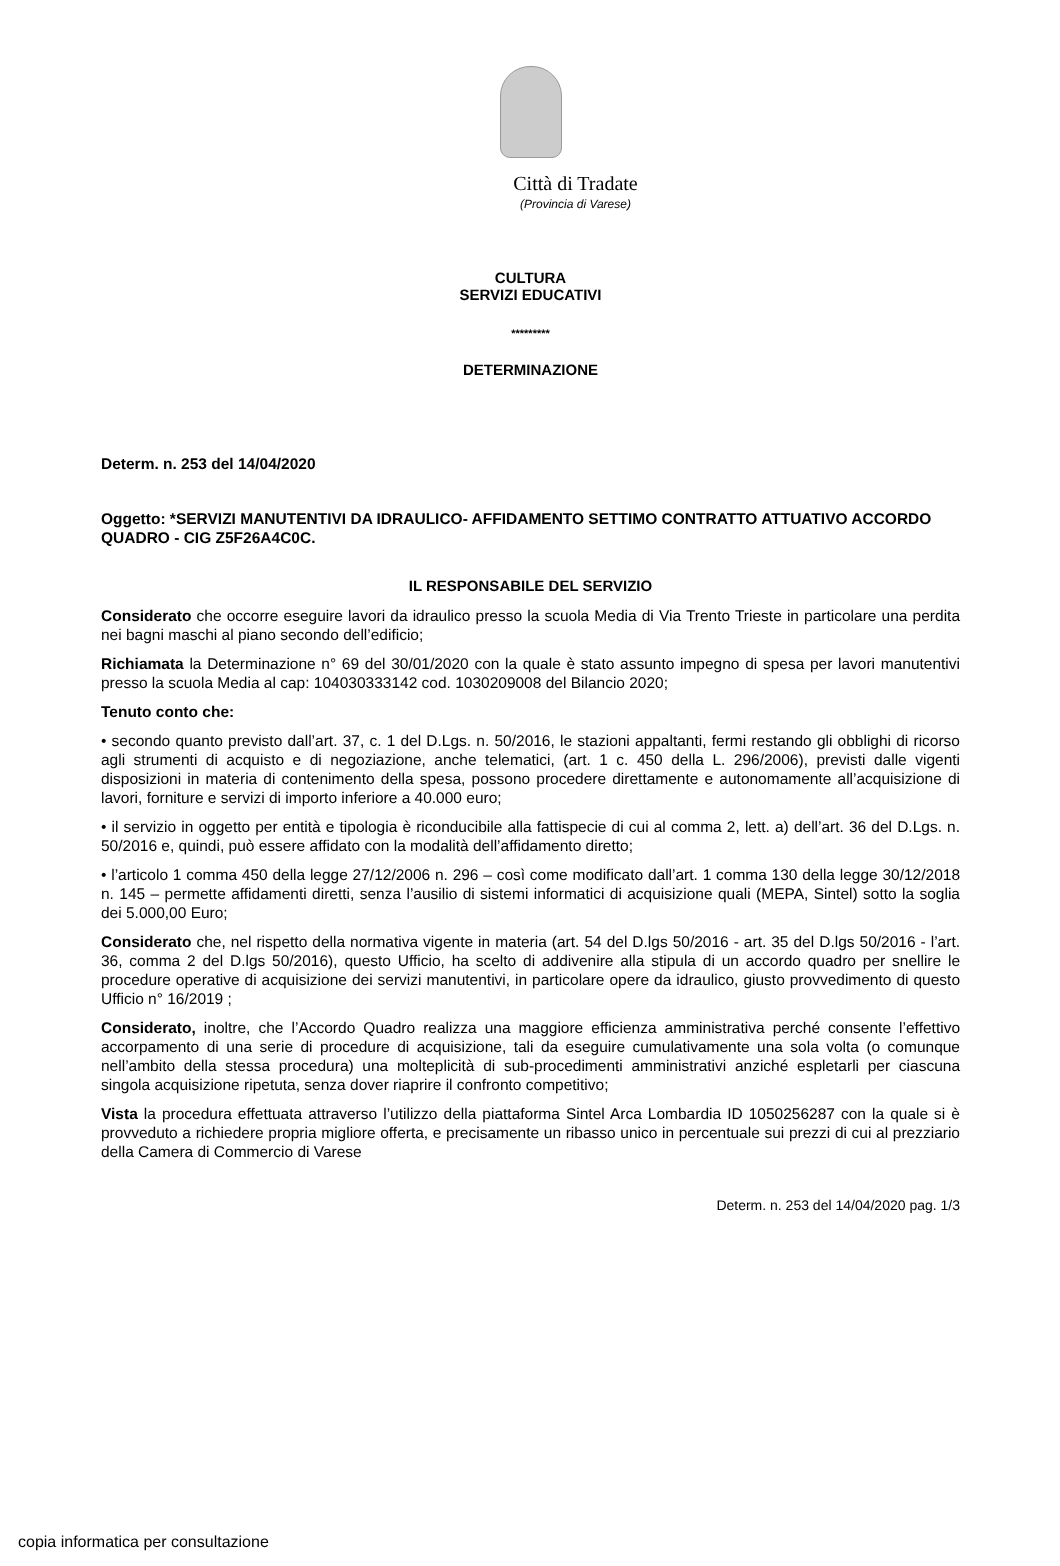Città di Tradate
(Provincia di Varese)
CULTURA
SERVIZI EDUCATIVI
*********
DETERMINAZIONE
Determ. n. 253 del 14/04/2020
Oggetto: *SERVIZI MANUTENTIVI DA IDRAULICO- AFFIDAMENTO SETTIMO CONTRATTO ATTUATIVO ACCORDO QUADRO - CIG Z5F26A4C0C.
IL RESPONSABILE DEL SERVIZIO
Considerato che occorre eseguire lavori da idraulico presso la scuola Media di Via Trento Trieste in particolare una perdita nei bagni maschi al piano secondo dell’edificio;
Richiamata la Determinazione n° 69 del 30/01/2020 con la quale è stato assunto impegno di spesa per lavori manutentivi presso la scuola Media al cap: 104030333142 cod. 1030209008 del Bilancio 2020;
Tenuto conto che:
• secondo quanto previsto dall’art. 37, c. 1 del D.Lgs. n. 50/2016, le stazioni appaltanti, fermi restando gli obblighi di ricorso agli strumenti di acquisto e di negoziazione, anche telematici, (art. 1 c. 450 della L. 296/2006), previsti dalle vigenti disposizioni in materia di contenimento della spesa, possono procedere direttamente e autonomamente all’acquisizione di lavori, forniture e servizi di importo inferiore a 40.000 euro;
• il servizio in oggetto per entità e tipologia è riconducibile alla fattispecie di cui al comma 2, lett. a) dell’art. 36 del D.Lgs. n. 50/2016 e, quindi, può essere affidato con la modalità dell’affidamento diretto;
• l’articolo 1 comma 450 della legge 27/12/2006 n. 296 – così come modificato dall’art. 1 comma 130 della legge 30/12/2018 n. 145 – permette affidamenti diretti, senza l’ausilio di sistemi informatici di acquisizione quali (MEPA, Sintel) sotto la soglia dei 5.000,00 Euro;
Considerato che, nel rispetto della normativa vigente in materia (art. 54 del D.lgs 50/2016 - art. 35 del D.lgs 50/2016 - l’art. 36, comma 2 del D.lgs 50/2016), questo Ufficio, ha scelto di addivenire alla stipula di un accordo quadro per snellire le procedure operative di acquisizione dei servizi manutentivi, in particolare opere da idraulico, giusto provvedimento di questo Ufficio n° 16/2019 ;
Considerato, inoltre, che l’Accordo Quadro realizza una maggiore efficienza amministrativa perché consente l’effettivo accorpamento di una serie di procedure di acquisizione, tali da eseguire cumulativamente una sola volta (o comunque nell’ambito della stessa procedura) una molteplicità di sub-procedimenti amministrativi anziché espletarli per ciascuna singola acquisizione ripetuta, senza dover riaprire il confronto competitivo;
Vista la procedura effettuata attraverso l’utilizzo della piattaforma Sintel Arca Lombardia ID 1050256287 con la quale si è provveduto a richiedere propria migliore offerta, e precisamente un ribasso unico in percentuale sui prezzi di cui al prezziario della Camera di Commercio di Varese
Determ. n. 253 del 14/04/2020 pag. 1/3
copia informatica per consultazione